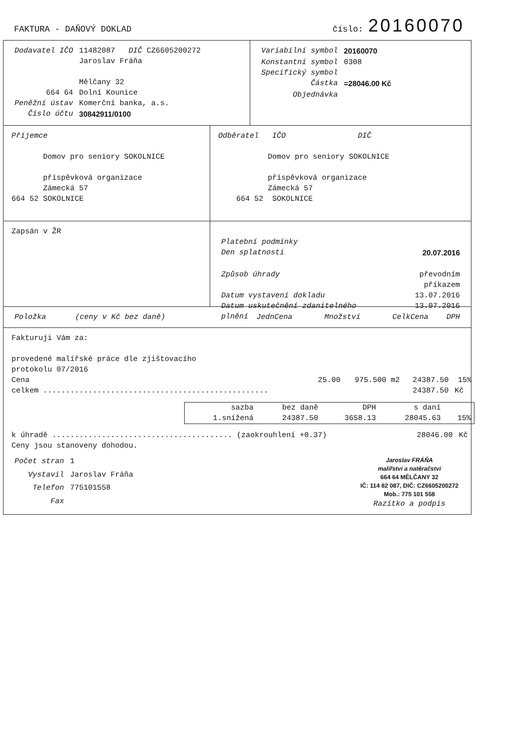FAKTURA - DAŇOVÝ DOKLAD číslo: 20160070
| Dodavatel IČO | 11482087 DIČ CZ6605200272 |
| | Jaroslav Fráňa |
| | Mělčany 32 |
| 664 64 | Dolní Kounice |
| Peněžní ústav | Komerční banka, a.s. |
| Číslo účtu | 30842911/0100 |
| Variabilní symbol | 20160070 |
| Konstantní symbol | 0308 |
| Specifický symbol | |
| Částka | =28046.00 Kč |
| Objednávka | |
Příjemce
Domov pro seniory SOKOLNICE
příspěvková organizace
Zámecká 57
664 52 SOKOLNICE
Odběratel IČO DIČ
Domov pro seniory SOKOLNICE
příspěvková organizace
Zámecká 57
664 52 SOKOLNICE
Zapsán v ŽR
| Platební podmínky | |
| Den splatnosti | 20.07.2016 |
| Způsob úhrady | převodním příkazem |
| Datum vystavení dokladu | 13.07.2016 |
| Datum uskutečnění zdanitelného plnění | 13.07.2016 |
| Položka | (ceny v Kč bez daně) | JednCena | Množství | CelkCena | DPH |
Fakturuji Vám za:
provedené malířské práce dle zjištovacího
protokolu 07/2016
| Cena | 25.00 | 975.500 m2 | 24387.50 | 15% |
| celkem .................................................. | | | 24387.50 | Kč |
| sazba | bez daně | DPH | s daní | |
| 1.snížená | 24387.50 | 3658.13 | 28045.63 | 15% |
| k úhradě ........................................ (zaokrouhlení +0.37) | 28046.00 | Kč |
Ceny jsou stanoveny dohodou.
| Počet stran | 1 |
| Vystavil | Jaroslav Fráňa |
| Telefon | 775101558 |
| Fax | |
Jaroslav FRÁŇA
malířství a natěračství
664 64 MĚLČANY 32
IČ: 114 82 087, DIČ: CZ6605200272
Mob.: 775 101 558
Razítko a podpis